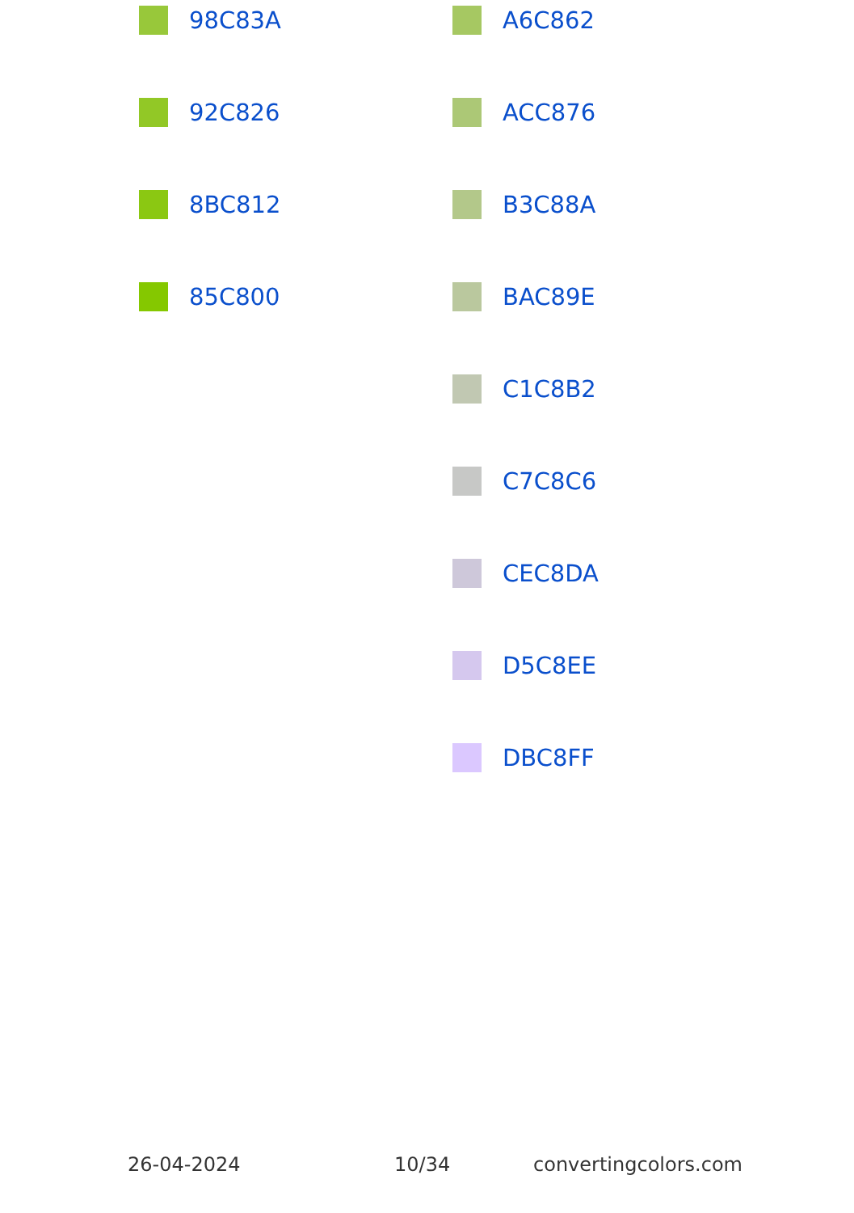98C83A
92C826
8BC812
85C800
A6C862
ACC876
B3C88A
BAC89E
C1C8B2
C7C8C6
CEC8DA
D5C8EE
DBC8FF
26-04-2024 10/34 convertingcolors.com